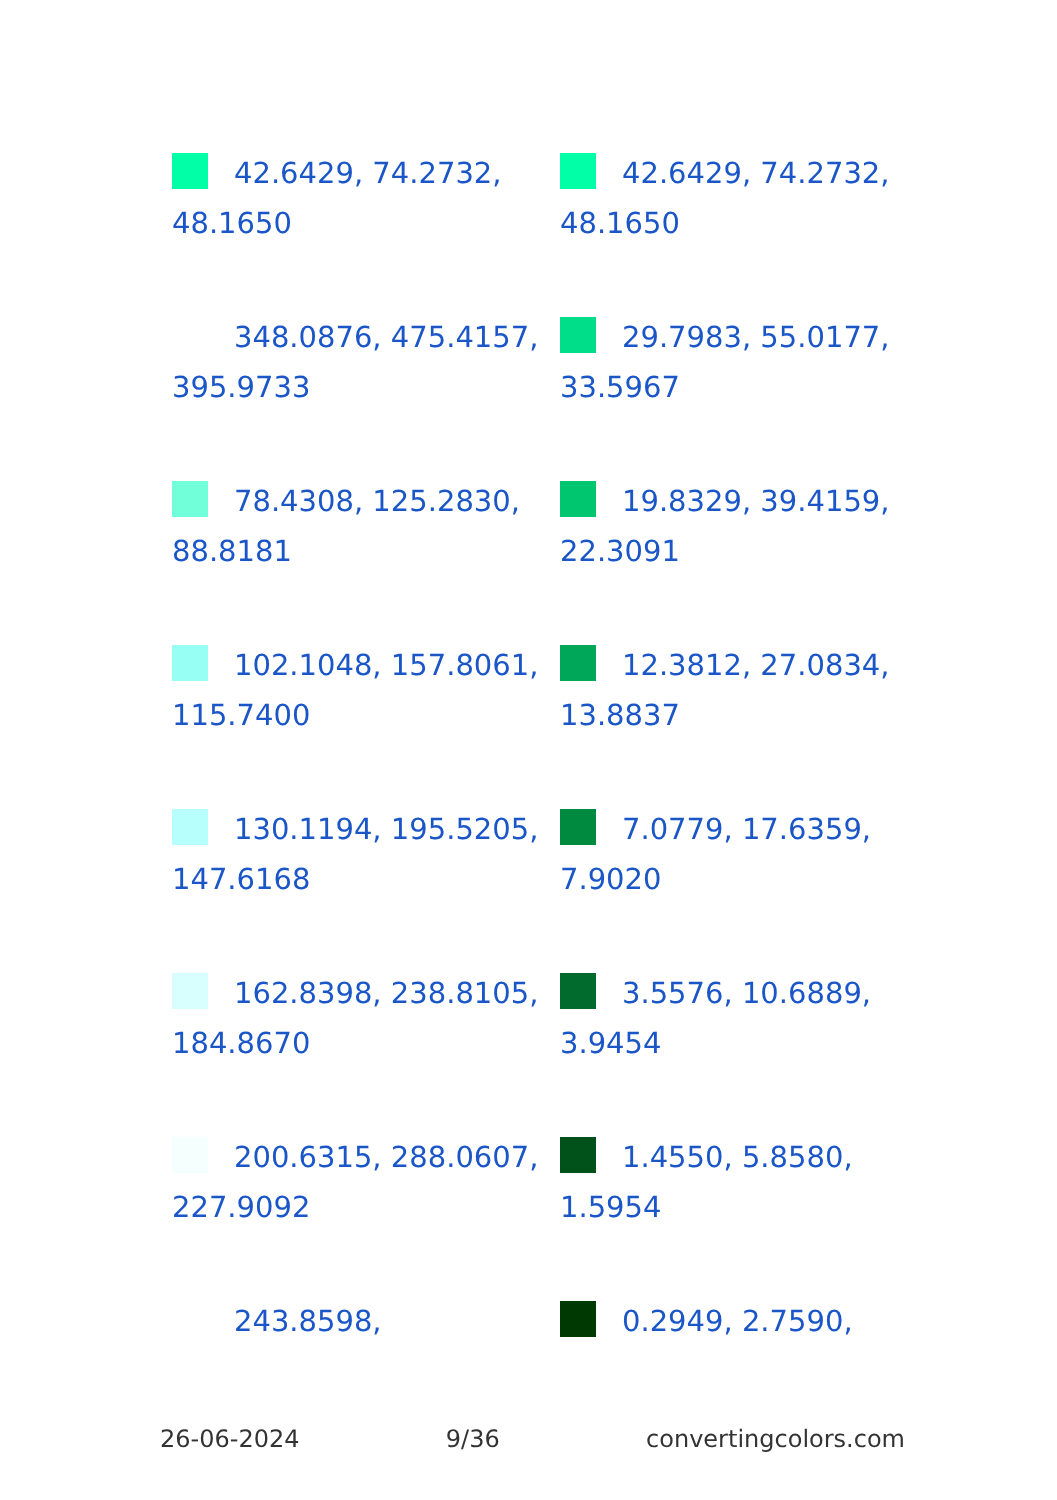42.6429, 74.2732, 48.1650
42.6429, 74.2732, 48.1650
348.0876, 475.4157, 395.9733
29.7983, 55.0177, 33.5967
78.4308, 125.2830, 88.8181
19.8329, 39.4159, 22.3091
102.1048, 157.8061, 115.7400
12.3812, 27.0834, 13.8837
130.1194, 195.5205, 147.6168
7.0779, 17.6359, 7.9020
162.8398, 238.8105, 184.8670
3.5576, 10.6889, 3.9454
200.6315, 288.0607, 227.9092
1.4550, 5.8580, 1.5954
243.8598,
0.2949, 2.7590,
26-06-2024 9/36 convertingcolors.com